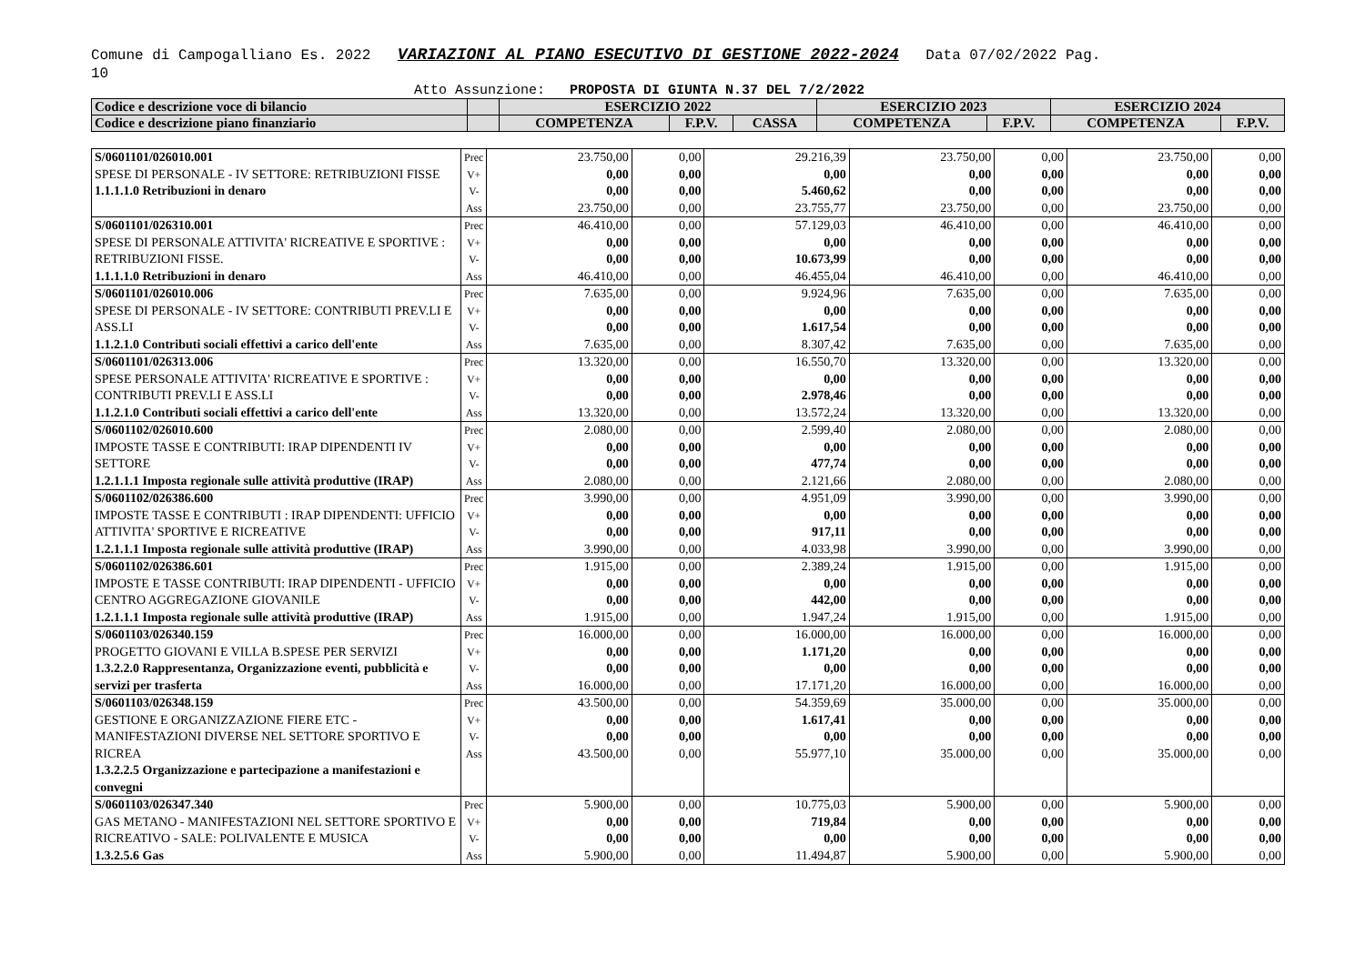Comune di Campogalliano Es. 2022 VARIAZIONI AL PIANO ESECUTIVO DI GESTIONE 2022-2024 Data 07/02/2022 Pag.
10
Atto Assunzione: PROPOSTA DI GIUNTA N.37 DEL 7/2/2022
| Codice e descrizione voce di bilancio | | ESERCIZIO 2022 | | | ESERCIZIO 2023 | | ESERCIZIO 2024 | |
| Codice e descrizione piano finanziario | | COMPETENZA | F.P.V. | CASSA | COMPETENZA | F.P.V. | COMPETENZA | F.P.V. |
| S/0601101/026010.001 SPESE DI PERSONALE - IV SETTORE: RETRIBUZIONI FISSE 1.1.1.1.0 Retribuzioni in denaro | Prec V+ V- Ass | 23.750,00 0,00 0,00 23.750,00 | 0,00 0,00 0,00 0,00 | 29.216,39 0,00 5.460,62 23.755,77 | 23.750,00 0,00 0,00 23.750,00 | 0,00 0,00 0,00 0,00 | 23.750,00 0,00 0,00 23.750,00 | 0,00 0,00 0,00 0,00 |
| S/0601101/026310.001 SPESE DI PERSONALE ATTIVITA' RICREATIVE E SPORTIVE : RETRIBUZIONI FISSE. 1.1.1.1.0 Retribuzioni in denaro | Prec V+ V- Ass | 46.410,00 0,00 0,00 46.410,00 | 0,00 0,00 0,00 0,00 | 57.129,03 0,00 10.673,99 46.455,04 | 46.410,00 0,00 0,00 46.410,00 | 0,00 0,00 0,00 0,00 | 46.410,00 0,00 0,00 46.410,00 | 0,00 0,00 0,00 0,00 |
| S/0601101/026010.006 SPESE DI PERSONALE - IV SETTORE: CONTRIBUTI PREV.LI E ASS.LI 1.1.2.1.0 Contributi sociali effettivi a carico dell'ente | Prec V+ V- Ass | 7.635,00 0,00 0,00 7.635,00 | 0,00 0,00 0,00 0,00 | 9.924,96 0,00 1.617,54 8.307,42 | 7.635,00 0,00 0,00 7.635,00 | 0,00 0,00 0,00 0,00 | 7.635,00 0,00 0,00 7.635,00 | 0,00 0,00 0,00 0,00 |
| S/0601101/026313.006 SPESE PERSONALE ATTIVITA' RICREATIVE E SPORTIVE : CONTRIBUTI PREV.LI E ASS.LI 1.1.2.1.0 Contributi sociali effettivi a carico dell'ente | Prec V+ V- Ass | 13.320,00 0,00 0,00 13.320,00 | 0,00 0,00 0,00 0,00 | 16.550,70 0,00 2.978,46 13.572,24 | 13.320,00 0,00 0,00 13.320,00 | 0,00 0,00 0,00 0,00 | 13.320,00 0,00 0,00 13.320,00 | 0,00 0,00 0,00 0,00 |
| S/0601102/026010.600 IMPOSTE TASSE E CONTRIBUTI: IRAP DIPENDENTI IV SETTORE 1.2.1.1.1 Imposta regionale sulle attività produttive (IRAP) | Prec V+ V- Ass | 2.080,00 0,00 0,00 2.080,00 | 0,00 0,00 0,00 0,00 | 2.599,40 0,00 477,74 2.121,66 | 2.080,00 0,00 0,00 2.080,00 | 0,00 0,00 0,00 0,00 | 2.080,00 0,00 0,00 2.080,00 | 0,00 0,00 0,00 0,00 |
| S/0601102/026386.600 IMPOSTE TASSE E CONTRIBUTI : IRAP DIPENDENTI: UFFICIO ATTIVITA' SPORTIVE E RICREATIVE 1.2.1.1.1 Imposta regionale sulle attività produttive (IRAP) | Prec V+ V- Ass | 3.990,00 0,00 0,00 3.990,00 | 0,00 0,00 0,00 0,00 | 4.951,09 0,00 917,11 4.033,98 | 3.990,00 0,00 0,00 3.990,00 | 0,00 0,00 0,00 0,00 | 3.990,00 0,00 0,00 3.990,00 | 0,00 0,00 0,00 0,00 |
| S/0601102/026386.601 IMPOSTE E TASSE CONTRIBUTI: IRAP DIPENDENTI - UFFICIO CENTRO AGGREGAZIONE GIOVANILE 1.2.1.1.1 Imposta regionale sulle attività produttive (IRAP) | Prec V+ V- Ass | 1.915,00 0,00 0,00 1.915,00 | 0,00 0,00 0,00 0,00 | 2.389,24 0,00 442,00 1.947,24 | 1.915,00 0,00 0,00 1.915,00 | 0,00 0,00 0,00 0,00 | 1.915,00 0,00 0,00 1.915,00 | 0,00 0,00 0,00 0,00 |
| S/0601103/026340.159 PROGETTO GIOVANI E VILLA B.SPESE PER SERVIZI 1.3.2.2.0 Rappresentanza, Organizzazione eventi, pubblicità e servizi per trasferta | Prec V+ V- Ass | 16.000,00 0,00 0,00 16.000,00 | 0,00 0,00 0,00 0,00 | 16.000,00 1.171,20 0,00 17.171,20 | 16.000,00 0,00 0,00 16.000,00 | 0,00 0,00 0,00 0,00 | 16.000,00 0,00 0,00 16.000,00 | 0,00 0,00 0,00 0,00 |
| S/0601103/026348.159 GESTIONE E ORGANIZZAZIONE FIERE ETC - MANIFESTAZIONI DIVERSE NEL SETTORE SPORTIVO E RICREA 1.3.2.2.5 Organizzazione e partecipazione a manifestazioni e convegni | Prec V+ V- Ass | 43.500,00 0,00 0,00 43.500,00 | 0,00 0,00 0,00 0,00 | 54.359,69 1.617,41 0,00 55.977,10 | 35.000,00 0,00 0,00 35.000,00 | 0,00 0,00 0,00 0,00 | 35.000,00 0,00 0,00 35.000,00 | 0,00 0,00 0,00 0,00 |
| S/0601103/026347.340 GAS METANO - MANIFESTAZIONI NEL SETTORE SPORTIVO E RICREATIVO - SALE: POLIVALENTE E MUSICA 1.3.2.5.6 Gas | Prec V+ V- Ass | 5.900,00 0,00 0,00 5.900,00 | 0,00 0,00 0,00 0,00 | 10.775,03 719,84 0,00 11.494,87 | 5.900,00 0,00 0,00 5.900,00 | 0,00 0,00 0,00 0,00 | 5.900,00 0,00 0,00 5.900,00 | 0,00 0,00 0,00 0,00 |